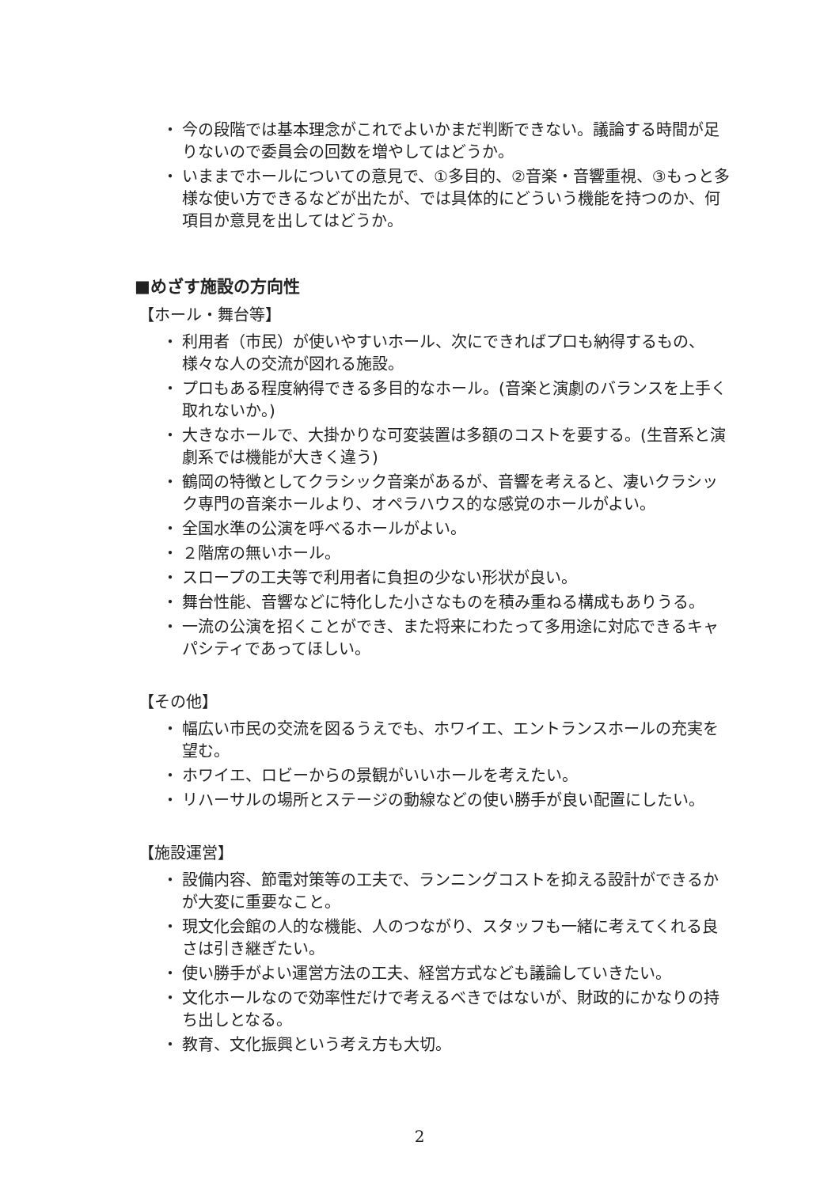・ 今の段階では基本理念がこれでよいかまだ判断できない。議論する時間が足りないので委員会の回数を増やしてはどうか。
・ いままでホールについての意見で、①多目的、②音楽・音響重視、③もっと多様な使い方できるなどが出たが、では具体的にどういう機能を持つのか、何項目か意見を出してはどうか。
■めざす施設の方向性
【ホール・舞台等】
・ 利用者（市民）が使いやすいホール、次にできればプロも納得するもの、様々な人の交流が図れる施設。
・ プロもある程度納得できる多目的なホール。(音楽と演劇のバランスを上手く取れないか。)
・ 大きなホールで、大掛かりな可変装置は多額のコストを要する。(生音系と演劇系では機能が大きく違う)
・ 鶴岡の特徴としてクラシック音楽があるが、音響を考えると、凄いクラシック専門の音楽ホールより、オペラハウス的な感覚のホールがよい。
・ 全国水準の公演を呼べるホールがよい。
・ ２階席の無いホール。
・ スロープの工夫等で利用者に負担の少ない形状が良い。
・ 舞台性能、音響などに特化した小さなものを積み重ねる構成もありうる。
・ 一流の公演を招くことができ、また将来にわたって多用途に対応できるキャパシティであってほしい。
【その他】
・ 幅広い市民の交流を図るうえでも、ホワイエ、エントランスホールの充実を望む。
・ ホワイエ、ロビーからの景観がいいホールを考えたい。
・ リハーサルの場所とステージの動線などの使い勝手が良い配置にしたい。
【施設運営】
・ 設備内容、節電対策等の工夫で、ランニングコストを抑える設計ができるかが大変に重要なこと。
・ 現文化会館の人的な機能、人のつながり、スタッフも一緒に考えてくれる良さは引き継ぎたい。
・ 使い勝手がよい運営方法の工夫、経営方式なども議論していきたい。
・ 文化ホールなので効率性だけで考えるべきではないが、財政的にかなりの持ち出しとなる。
・ 教育、文化振興という考え方も大切。
2